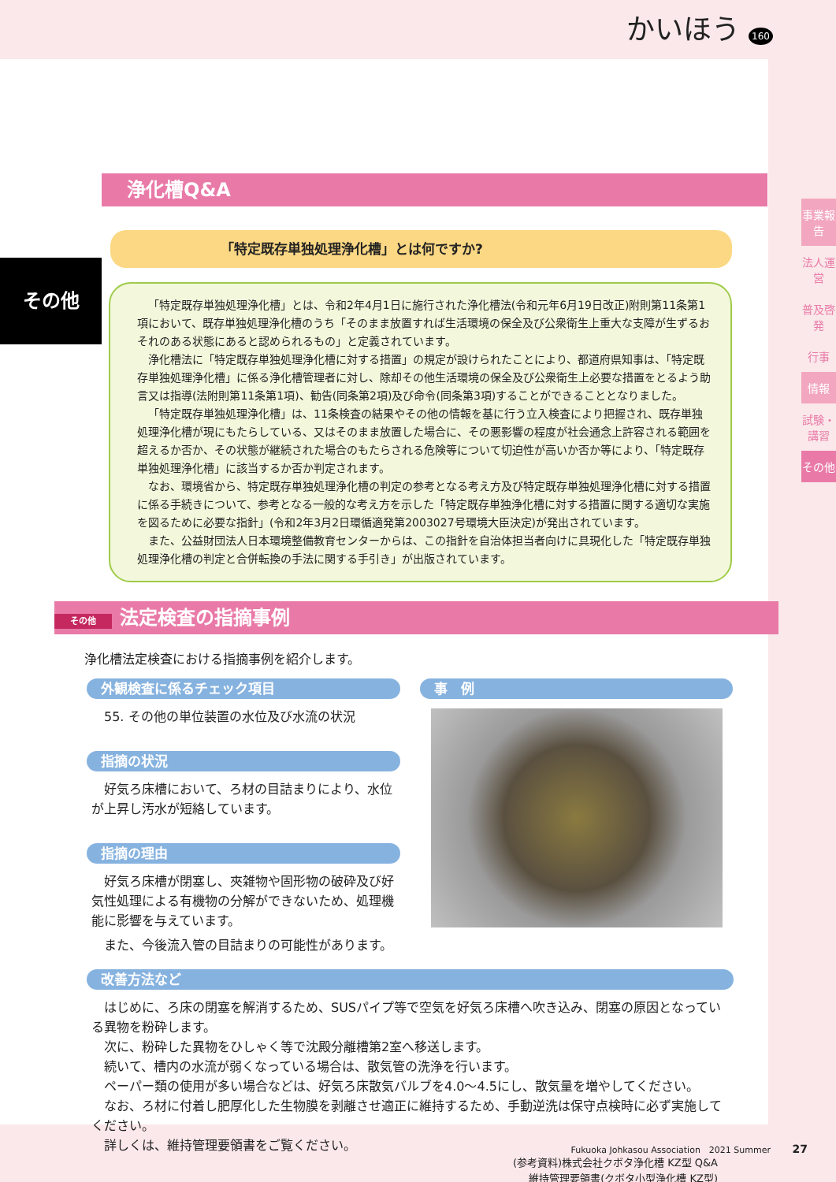かいほう 160
事業報告
法人運営
普及啓発
行事
情報
試験・講習
その他
その他
浄化槽Q&A
「特定既存単独処理浄化槽」とは何ですか?
「特定既存単独処理浄化槽」とは、令和2年4月1日に施行された浄化槽法(令和元年6月19日改正)附則第11条第1項において、既存単独処理浄化槽のうち「そのまま放置すれば生活環境の保全及び公衆衛生上重大な支障が生ずるおそれのある状態にあると認められるもの」と定義されています。
浄化槽法に「特定既存単独処理浄化槽に対する措置」の規定が設けられたことにより、都道府県知事は、「特定既存単独処理浄化槽」に係る浄化槽管理者に対し、除却その他生活環境の保全及び公衆衛生上必要な措置をとるよう助言又は指導(法附則第11条第1項)、勧告(同条第2項)及び命令(同条第3項)することができることとなりました。
「特定既存単独処理浄化槽」は、11条検査の結果やその他の情報を基に行う立入検査により把握され、既存単独処理浄化槽が現にもたらしている、又はそのまま放置した場合に、その悪影響の程度が社会通念上許容される範囲を超えるか否か、その状態が継続された場合のもたらされる危険等について切迫性が高いか否か等により、「特定既存単独処理浄化槽」に該当するか否か判定されます。
なお、環境省から、特定既存単独処理浄化槽の判定の参考となる考え方及び特定既存単独処理浄化槽に対する措置に係る手続きについて、参考となる一般的な考え方を示した「特定既存単独浄化槽に対する措置に関する適切な実施を図るために必要な指針」(令和2年3月2日環循適発第2003027号環境大臣決定)が発出されています。
また、公益財団法人日本環境整備教育センターからは、この指針を自治体担当者向けに具現化した「特定既存単独処理浄化槽の判定と合併転換の手法に関する手引き」が出版されています。
その他 法定検査の指摘事例
浄化槽法定検査における指摘事例を紹介します。
外観検査に係るチェック項目
55. その他の単位装置の水位及び水流の状況
指摘の状況
好気ろ床槽において、ろ材の目詰まりにより、水位が上昇し汚水が短絡しています。
指摘の理由
好気ろ床槽が閉塞し、夾雑物や固形物の破砕及び好気性処理による有機物の分解ができないため、処理機能に影響を与えています。
また、今後流入管の目詰まりの可能性があります。
事　例
改善方法など
はじめに、ろ床の閉塞を解消するため、SUSパイプ等で空気を好気ろ床槽へ吹き込み、閉塞の原因となっている異物を粉砕します。
次に、粉砕した異物をひしゃく等で沈殿分離槽第2室へ移送します。
続いて、槽内の水流が弱くなっている場合は、散気管の洗浄を行います。
ペーパー類の使用が多い場合などは、好気ろ床散気バルブを4.0〜4.5にし、散気量を増やしてください。
なお、ろ材に付着し肥厚化した生物膜を剥離させ適正に維持するため、手動逆洗は保守点検時に必ず実施してください。
詳しくは、維持管理要領書をご覧ください。
(参考資料)株式会社クボタ浄化槽 KZ型 Q&A
維持管理要領書(クボタ小型浄化槽 KZ型)
Fukuoka Johkasou Association　2021 Summer 27